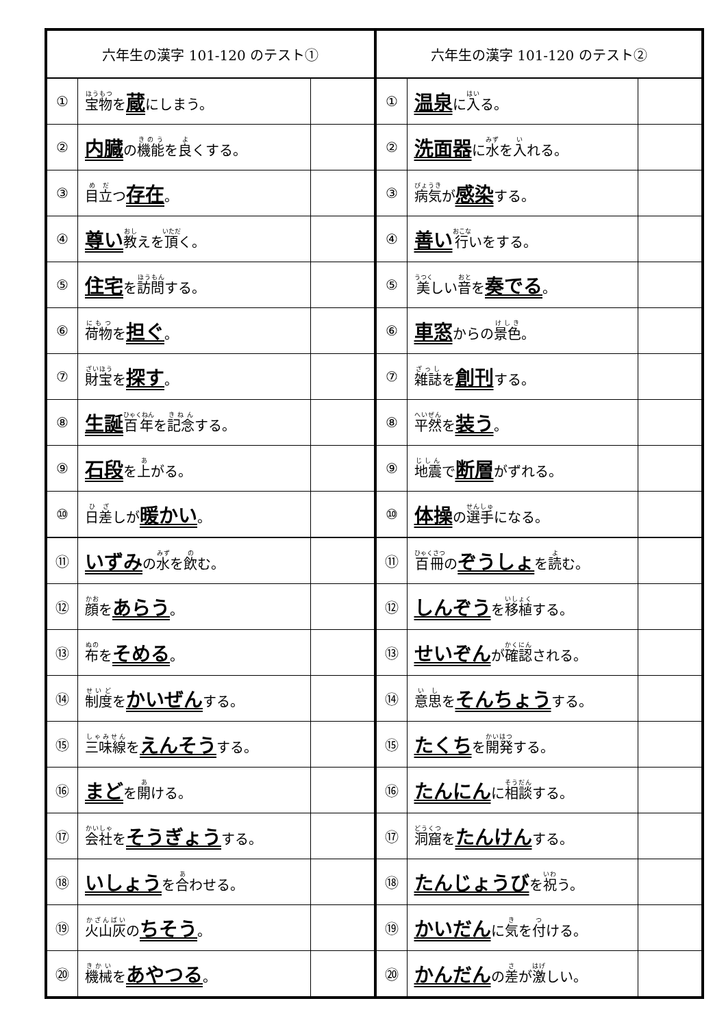| 六年生の漢字 101-120 のテスト① | | |
| --- | --- | --- |
| ① | 宝物 を 蔵 にしまう。 | |
| ② | 内臓 の 機能 を 良 くする。 | |
| ③ | 目立 つ 存在 。 | |
| ④ | 尊い 教 えを 頂 く。 | |
| ⑤ | 住宅 を 訪問 する。 | |
| ⑥ | 荷物 を 担ぐ 。 | |
| ⑦ | 財宝 を 探す 。 | |
| ⑧ | 生誕 百年 を 記念 する。 | |
| ⑨ | 石段 を 上 がる。 | |
| ⑩ | 日差 しが 暖かい 。 | |
| ⑪ | いずみ の 水 を 飲 む。 | |
| ⑫ | 顔 を あらう 。 | |
| ⑬ | 布 を そめる 。 | |
| ⑭ | 制度 を かいぜん する。 | |
| ⑮ | 三味線 を えんそう する。 | |
| ⑯ | まど を 開 ける。 | |
| ⑰ | 会社 を そうぎょう する。 | |
| ⑱ | いしょう を 合 わせる。 | |
| ⑲ | 火山灰 の ちそう 。 | |
| ⑳ | 機械 を あやつる 。 | |
| 六年生の漢字 101-120 のテスト② | | |
| --- | --- | --- |
| ① | 温泉 に 入 る。 | |
| ② | 洗面器 に 水 を 入 れる。 | |
| ③ | 病気 が 感染 する。 | |
| ④ | 善い 行 いをする。 | |
| ⑤ | 美 しい 音 を 奏でる 。 | |
| ⑥ | 車窓 からの 景色 。 | |
| ⑦ | 雑誌 を 創刊 する。 | |
| ⑧ | 平然 を 装う 。 | |
| ⑨ | 地震 で 断層 がずれる。 | |
| ⑩ | 体操 の 選手 になる。 | |
| ⑪ | 百冊 の ぞうしょ を 読 む。 | |
| ⑫ | しんぞう を 移植 する。 | |
| ⑬ | せいぞん が 確認 される。 | |
| ⑭ | 意思 を そんちょう する。 | |
| ⑮ | たくち を 開発 する。 | |
| ⑯ | たんにん に 相談 する。 | |
| ⑰ | 洞窟 を たんけん する。 | |
| ⑱ | たんじょうび を 祝 う。 | |
| ⑲ | かいだん に 気 を 付 ける。 | |
| ⑳ | かんだん の 差 が 激 しい。 | |